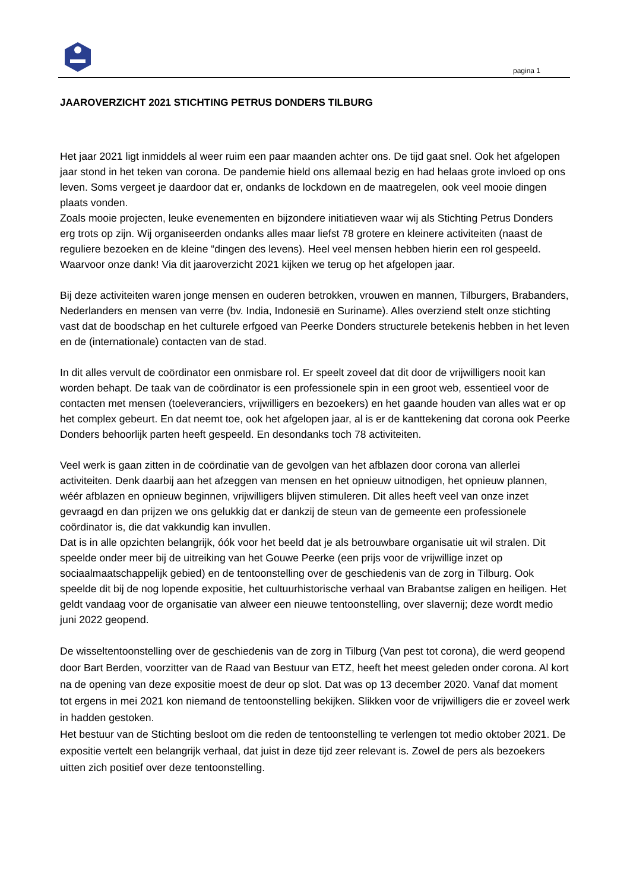pagina 1
JAAROVERZICHT 2021 STICHTING PETRUS DONDERS TILBURG
Het jaar 2021 ligt inmiddels al weer ruim een paar maanden achter ons. De tijd gaat snel. Ook het afgelopen jaar stond in het teken van corona. De pandemie hield ons allemaal bezig en had helaas grote invloed op ons leven. Soms vergeet je daardoor dat er, ondanks de lockdown en de maatregelen, ook veel mooie dingen plaats vonden.
Zoals mooie projecten, leuke evenementen en bijzondere initiatieven waar wij als Stichting Petrus Donders erg trots op zijn. Wij organiseerden ondanks alles maar liefst 78 grotere en kleinere activiteiten (naast de reguliere bezoeken en de kleine “dingen des levens). Heel veel mensen hebben hierin een rol gespeeld. Waarvoor onze dank! Via dit jaaroverzicht 2021 kijken we terug op het afgelopen jaar.
Bij deze activiteiten waren jonge mensen en ouderen betrokken, vrouwen en mannen, Tilburgers, Brabanders, Nederlanders en mensen van verre (bv. India, Indonesië en Suriname). Alles overziend stelt onze stichting vast dat de boodschap en het culturele erfgoed van Peerke Donders structurele betekenis hebben in het leven en de (internationale) contacten van de stad.
In dit alles vervult de coördinator een onmisbare rol. Er speelt zoveel dat dit door de vrijwilligers nooit kan worden behapt. De taak van de coördinator is een professionele spin in een groot web, essentieel voor de contacten met mensen (toeleveranciers, vrijwilligers en bezoekers) en het gaande houden van alles wat er op het complex gebeurt. En dat neemt toe, ook het afgelopen jaar, al is er de kanttekening dat corona ook Peerke Donders behoorlijk parten heeft gespeeld. En desondanks toch 78 activiteiten.
Veel werk is gaan zitten in de coördinatie van de gevolgen van het afblazen door corona van allerlei activiteiten. Denk daarbij aan het afzeggen van mensen en het opnieuw uitnodigen, het opnieuw plannen, wéér afblazen en opnieuw beginnen, vrijwilligers blijven stimuleren. Dit alles heeft veel van onze inzet gevraagd en dan prijzen we ons gelukkig dat er dankzij de steun van de gemeente een professionele coördinator is, die dat vakkundig kan invullen.
Dat is in alle opzichten belangrijk, óók voor het beeld dat je als betrouwbare organisatie uit wil stralen. Dit speelde onder meer bij de uitreiking van het Gouwe Peerke (een prijs voor de vrijwillige inzet op sociaalmaatschappelijk gebied) en de tentoonstelling over de geschiedenis van de zorg in Tilburg. Ook speelde dit bij de nog lopende expositie, het cultuurhistorische verhaal van Brabantse zaligen en heiligen. Het geldt vandaag voor de organisatie van alweer een nieuwe tentoonstelling, over slavernij; deze wordt medio juni 2022 geopend.
De wisseltentoonstelling over de geschiedenis van de zorg in Tilburg (Van pest tot corona), die werd geopend door Bart Berden, voorzitter van de Raad van Bestuur van ETZ, heeft het meest geleden onder corona. Al kort na de opening van deze expositie moest de deur op slot. Dat was op 13 december 2020. Vanaf dat moment tot ergens in mei 2021 kon niemand de tentoonstelling bekijken. Slikken voor de vrijwilligers die er zoveel werk in hadden gestoken.
Het bestuur van de Stichting besloot om die reden de tentoonstelling te verlengen tot medio oktober 2021. De expositie vertelt een belangrijk verhaal, dat juist in deze tijd zeer relevant is. Zowel de pers als bezoekers uitten zich positief over deze tentoonstelling.